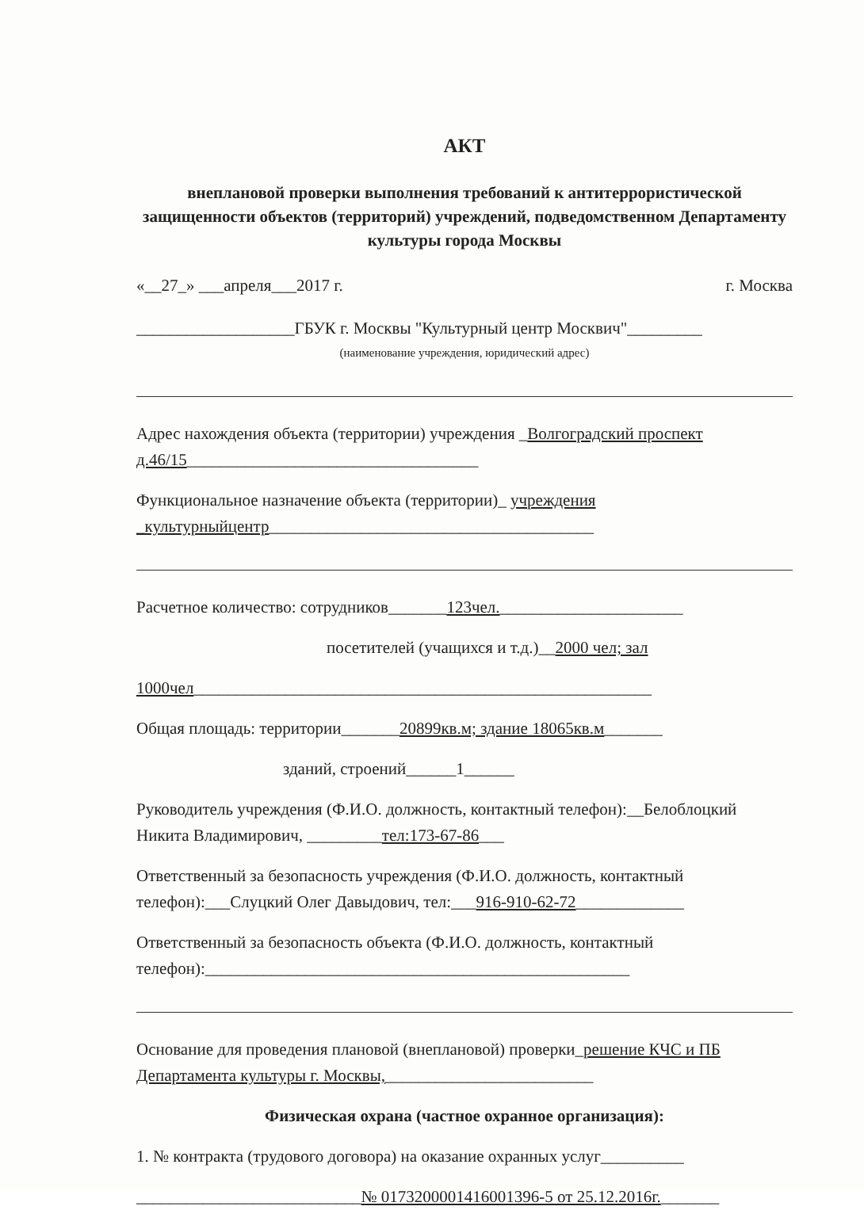АКТ
внеплановой проверки выполнения требований к антитеррористической защищенности объектов (территорий) учреждений, подведомственном Департаменту культуры города Москвы
«__27_» ___апреля___2017 г. г. Москва
___________________ГБУК г. Москвы "Культурный центр Москвич"_________
(наименование учреждения, юридический адрес)
Адрес нахождения объекта (территории) учреждения _Волгоградский проспект д.46/15___________________________________
Функциональное назначение объекта (территории)_ учреждения _культурныйцентр_______________________________________
Расчетное количество: сотрудников_______123чел.______________________
посетителей (учащихся и т.д.)__2000 чел; зал
1000чел_______________________________________________________
Общая площадь: территории_______20899кв.м; здание 18065кв.м_______
зданий, строений______1______
Руководитель учреждения (Ф.И.О. должность, контактный телефон):__Белоблоцкий Никита Владимирович, _________тел:173-67-86___
Ответственный за безопасность учреждения (Ф.И.О. должность, контактный телефон):___Слуцкий Олег Давыдович, тел:___916-910-62-72_____________
Ответственный за безопасность объекта (Ф.И.О. должность, контактный телефон):___________________________________________________
Основание для проведения плановой (внеплановой) проверки_решение КЧС и ПБ Департамента культуры г. Москвы,_________________________
Физическая охрана (частное охранное организация):
1. № контракта (трудового договора) на оказание охранных услуг__________
___________________________№ 0173200001416001396-5 от 25.12.2016г._______